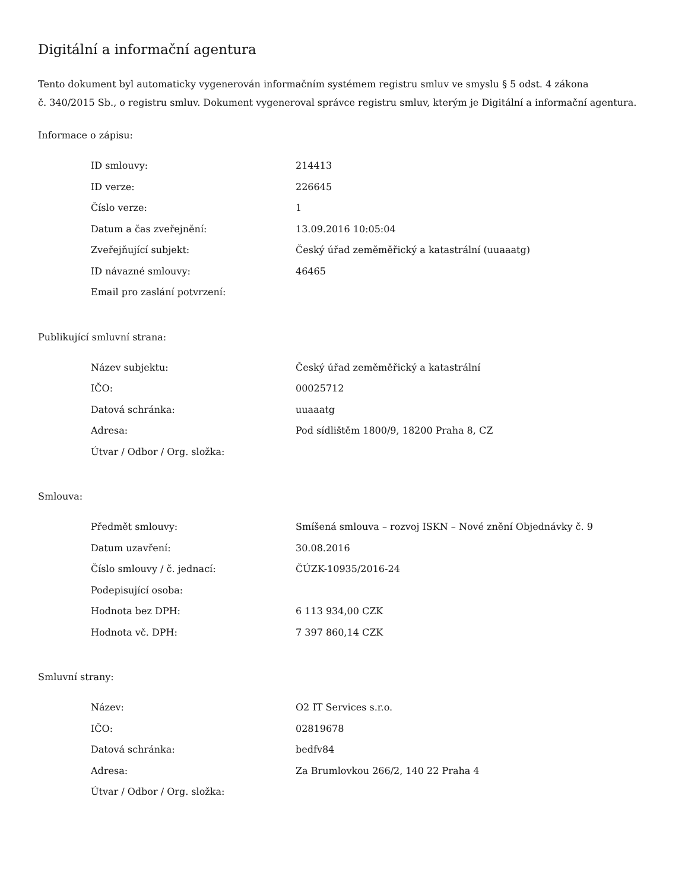Digitální a informační agentura
Tento dokument byl automaticky vygenerován informačním systémem registru smluv ve smyslu § 5 odst. 4 zákona
č. 340/2015 Sb., o registru smluv. Dokument vygeneroval správce registru smluv, kterým je Digitální a informační agentura.
Informace o zápisu:
| ID smlouvy: | 214413 |
| ID verze: | 226645 |
| Číslo verze: | 1 |
| Datum a čas zveřejnění: | 13.09.2016 10:05:04 |
| Zveřejňující subjekt: | Český úřad zeměměřický a katastrální (uuaaatg) |
| ID návazné smlouvy: | 46465 |
| Email pro zaslání potvrzení: | |
Publikující smluvní strana:
| Název subjektu: | Český úřad zeměměřický a katastrální |
| IČO: | 00025712 |
| Datová schránka: | uuaaatg |
| Adresa: | Pod sídlištěm 1800/9, 18200 Praha 8, CZ |
| Útvar / Odbor / Org. složka: | |
Smlouva:
| Předmět smlouvy: | Smíšená smlouva – rozvoj ISKN – Nové znění Objednávky č. 9 |
| Datum uzavření: | 30.08.2016 |
| Číslo smlouvy / č. jednací: | ČÚZK-10935/2016-24 |
| Podepisující osoba: | |
| Hodnota bez DPH: | 6 113 934,00 CZK |
| Hodnota vč. DPH: | 7 397 860,14 CZK |
Smluvní strany:
| Název: | O2 IT Services s.r.o. |
| IČO: | 02819678 |
| Datová schránka: | bedfv84 |
| Adresa: | Za Brumlovkou 266/2, 140 22 Praha 4 |
| Útvar / Odbor / Org. složka: | |